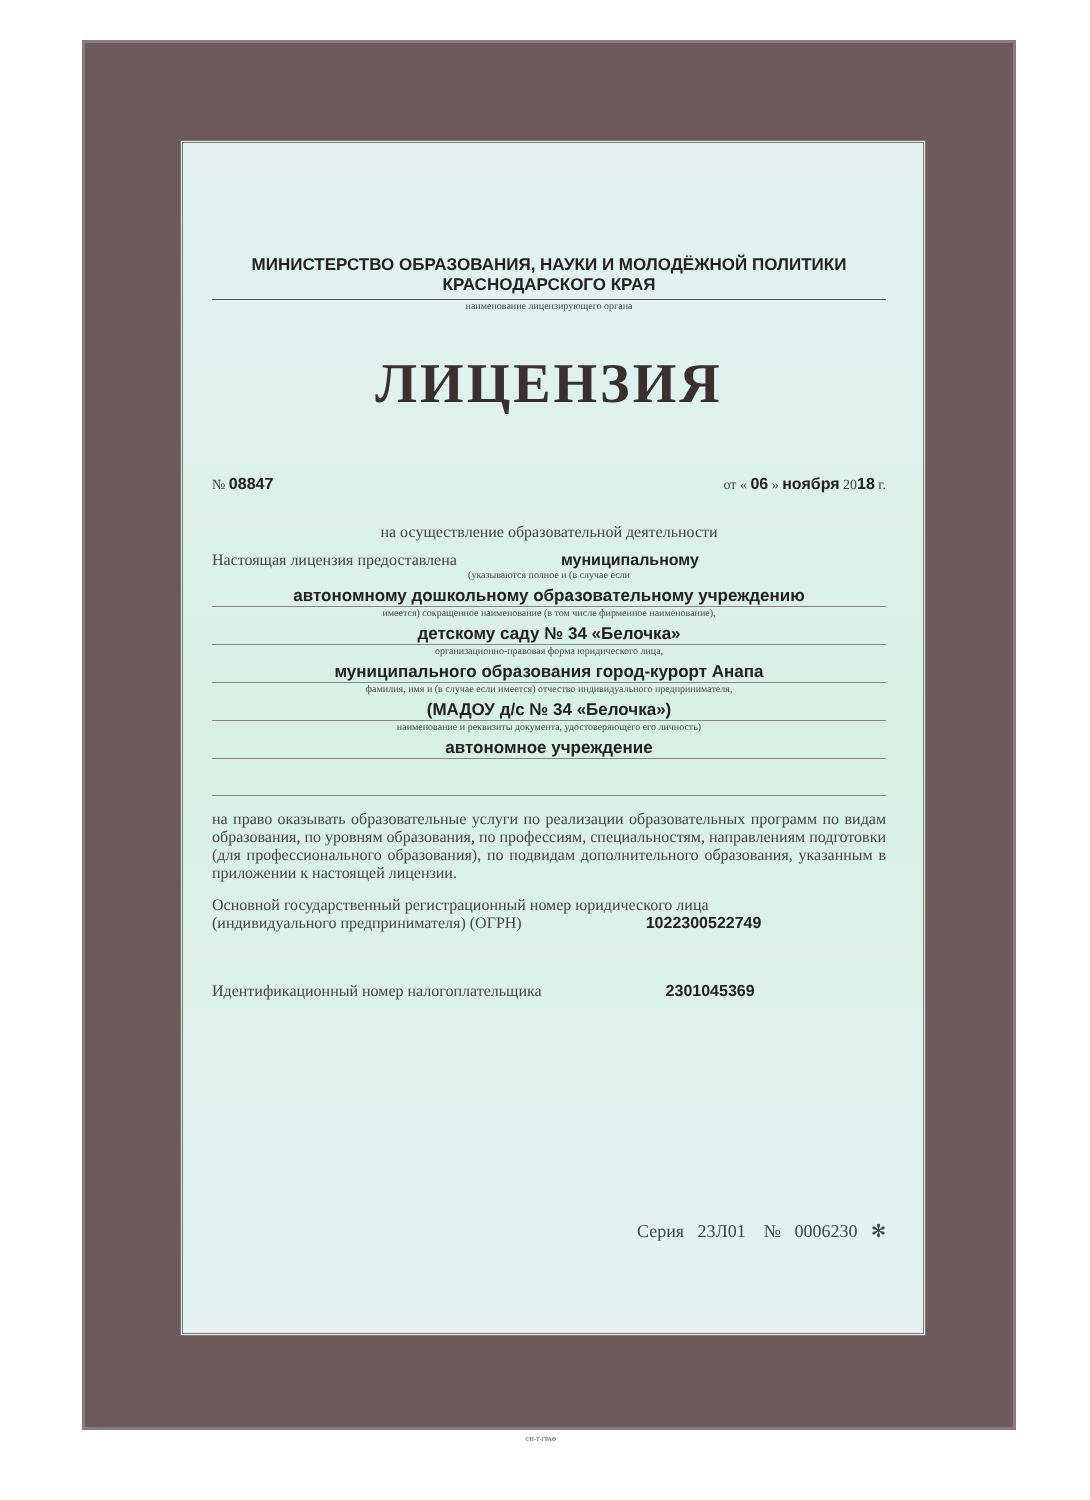МИНИСТЕРСТВО ОБРАЗОВАНИЯ, НАУКИ И МОЛОДЁЖНОЙ ПОЛИТИКИ
КРАСНОДАРСКОГО КРАЯ
наименование лицензирующего органа
ЛИЦЕНЗИЯ
№ 08847 от « 06 » ноября 2018 г.
на осуществление образовательной деятельности
Настоящая лицензия предоставлена муниципальному
(указываются полное и (в случае если
автономному дошкольному образовательному учреждению
имеется) сокращенное наименование (в том числе фирменное наименование),
детскому саду № 34 «Белочка»
организационно-правовая форма юридического лица,
муниципального образования город-курорт Анапа
фамилия, имя и (в случае если имеется) отчество индивидуального предпринимателя,
(МАДОУ д/с № 34 «Белочка»)
наименование и реквизиты документа, удостоверяющего его личность)
автономное учреждение
на право оказывать образовательные услуги по реализации образовательных программ по видам образования, по уровням образования, по профессиям, специальностям, направлениям подготовки (для профессионального образования), по подвидам дополнительного образования, указанным в приложении к настоящей лицензии.
Основной государственный регистрационный номер юридического лица
(индивидуального предпринимателя) (ОГРН) 1022300522749
Идентификационный номер налогоплательщика 2301045369
Серия 23Л01 № 0006230 ✻
©Н-Т-ГРАФ